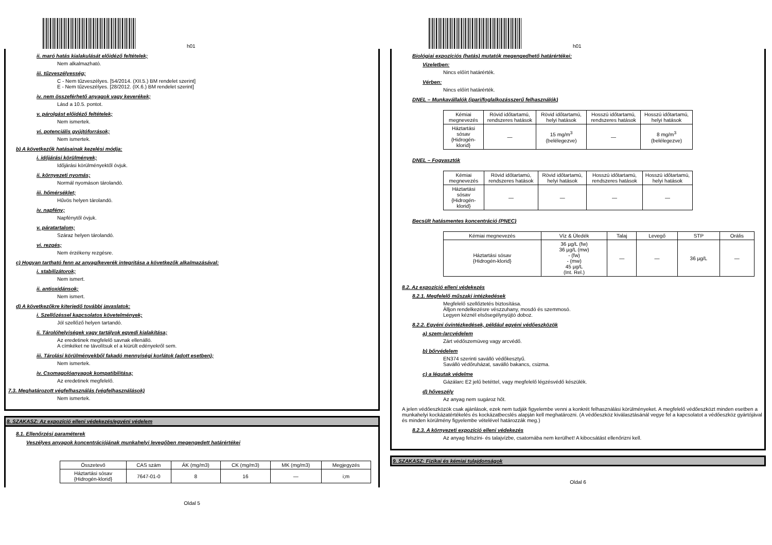h01
ii. maró hatás kialakulását előidéző feltételek;
Nem alkalmazható.
iii. tűzveszélyesség;
C - Nem tűzveszélyes. [54/2014. (XII.5.) BM rendelet szerint]
E - Nem tűzveszélyes. [28/2012. (IX.6.) BM rendelet szerint]
iv. nem összeférhető anyagok vagy keverékek;
Lásd a 10.5. pontot.
v. párolgást előidéző feltételek;
Nem ismertek.
vi. potenciális gyújtóforrások;
Nem ismertek.
b) A következők hatásainak kezelési módja:
i. időjárási körülmények;
Időjárási körülményektől óvjuk.
ii. környezeti nyomás;
Normál nyomáson tárolandó.
iii. hőmérséklet;
Hűvös helyen tárolandó.
iv. napfény;
Napfénytől óvjuk.
v. páratartalom;
Száraz helyen tárolandó.
vi. rezgés;
Nem érzékeny rezgésre.
c) Hogyan tartható fenn az anyag/keverék integritása a következők alkalmazásával:
i. stabilizátorok;
Nem ismert.
ii. antioxidánsok;
Nem ismert.
d) A következőkre kiterjedő további javaslatok:
i. Szellőzéssel kapcsolatos követelmények;
Jól szellőző helyen tartandó.
ii. Tárolóhelyiségek vagy tartályok egyedi kialakítása;
Az eredetinek megfelelő savnak ellenálló.
A címkéket ne távolítsuk el a kiürült edényekről sem.
iii. Tárolási körülményekből fakadó mennyiségi korlátok (adott esetben);
Nem ismertek.
iv. Csomagolóanyagok kompatibilitása;
Az eredetinek megfelelő.
7.3. Meghatározott végfelhasználás (végfelhasználások)
Nem ismertek.
8. SZAKASZ: Az expozíció elleni védekezés/egyéni védelem
8.1. Ellenőrzési paraméterek
Veszélyes anyagok koncentrációjának munkahelyi levegőben megengedett határértékei
| Összetevő | CAS szám | ÁK (mg/m3) | CK (mg/m3) | MK (mg/m3) | Megjegyzés |
| --- | --- | --- | --- | --- | --- |
| Háztartási sósav {Hidrogén-klorid} | 7647-01-0 | 8 | 16 | — | i;m |
Oldal 5
h01
Biológiai expozíciós (hatás) mutatók megengedhető határértékei:
Vizeletben:
Nincs előírt határérték.
Vérben:
Nincs előírt határérték.
DNEL – Munkavállalók (ipari/foglalkozásszerű felhasználók)
| Kémiai megnevezés | Rövid időtartamú, rendszeres hatások | Rövid időtartamú, helyi hatások | Hosszú időtartamú, rendszeres hatások | Hosszú időtartamú, helyi hatások |
| --- | --- | --- | --- | --- |
| Háztartási sósav {Hidrogén-klorid} | — | 15 mg/m<sup>3</sup> (belélegezve) | — | 8 mg/m<sup>3</sup> (belélegezve) |
DNEL – Fogyasztók
| Kémiai megnevezés | Rövid időtartamú, rendszeres hatások | Rövid időtartamú, helyi hatások | Hosszú időtartamú, rendszeres hatások | Hosszú időtartamú, helyi hatások |
| --- | --- | --- | --- | --- |
| Háztartási sósav {Hidrogén-klorid} | — | — | — | — |
Becsült hatásmentes koncentráció (PNEC)
| Kémiai megnevezés | Víz & Üledék | Talaj | Levegő | STP | Orális |
| --- | --- | --- | --- | --- | --- |
| Háztartási sósav {Hidrogén-klorid} | 36 µg/L (fw) 36 µg/L (mw) - (fw) - (mw) 45 µg/L (Int. Rel.) | — | — | 36 µg/L | — |
8.2. Az expozíció elleni védekezés
8.2.1. Megfelelő műszaki intézkedések
Megfelelő szellőztetés biztosítása.
Álljon rendelkezésre vészzuhany, mosdó és szemmosó.
Legyen kéznél elsősegélynyújtó doboz.
8.2.2. Egyéni óvintézkedések, például egyéni védőeszközök
a) szem-/arcvédelem
Zárt védőszemüveg vagy arcvédő.
b) bőrvédelem
EN374 szerinti saválló védőkesztyű.
Saválló védőruházat, saválló bakancs, csizma.
c) a légutak védelme
Gázálarc E2 jelű betéttel, vagy megfelelő légzésvédő készülék.
d) hőveszély
Az anyag nem sugároz hőt.
A jelen védőeszközök csak ajánlások, ezek nem tudják figyelembe venni a konkrét felhasználási körülményeket. A megfelelő védőeszközt minden esetben a munkahelyi kockázatértékelés és kockázatbecslés alapján kell meghatározni. (A védőeszköz kiválasztásánál vegye fel a kapcsolatot a védőeszköz gyártójával és minden körülmény figyelembe vételével határozzák meg.)
8.2.3. A környezeti expozíció elleni védekezés
Az anyag felszíni- és talajvízbe, csatornába nem kerülhet! A kibocsátást ellenőrizni kell.
9. SZAKASZ: Fizikai és kémiai tulajdonságok
Oldal 6